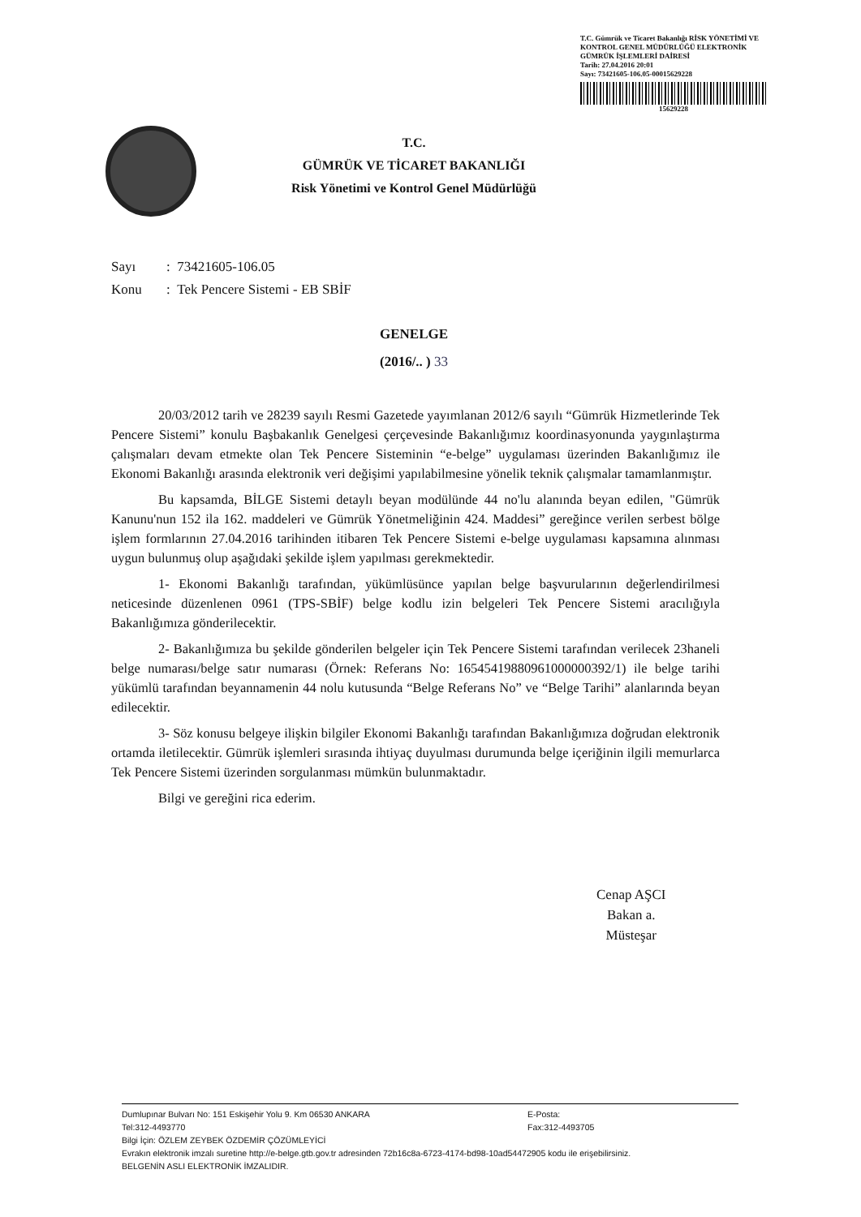T.C. Gümrük ve Ticaret Bakanlığı RİSK YÖNETİMİ VE KONTROL GENEL MÜDÜRLÜĞÜ ELEKTRONİK GÜMRÜK İŞLEMLERİ DAİRESİ
Tarih: 27.04.2016 20:01
Sayı: 73421605-106.05-00015629228
15629228
T.C.
GÜMRÜK VE TİCARET BAKANLIĞI
Risk Yönetimi ve Kontrol Genel Müdürlüğü
Sayı: 73421605-106.05
Konu: Tek Pencere Sistemi - EB SBİF
GENELGE
(2016/.. ) 33
20/03/2012 tarih ve 28239 sayılı Resmi Gazetede yayımlanan 2012/6 sayılı “Gümrük Hizmetlerinde Tek Pencere Sistemi” konulu Başbakanlık Genelgesi çerçevesinde Bakanlığımız koordinasyonunda yaygınlaştırma çalışmaları devam etmekte olan Tek Pencere Sisteminin “e-belge” uygulaması üzerinden Bakanlığımız ile Ekonomi Bakanlığı arasında elektronik veri değişimi yapılabilmesine yönelik teknik çalışmalar tamamlanmıştır.
Bu kapsamda, BİLGE Sistemi detaylı beyan modülünde 44 no'lu alanında beyan edilen, "Gümrük Kanunu'nun 152 ila 162. maddeleri ve Gümrük Yönetmeliğinin 424. Maddesi” gereğince verilen serbest bölge işlem formlarının 27.04.2016 tarihinden itibaren Tek Pencere Sistemi e-belge uygulaması kapsamına alınması uygun bulunmuş olup aşağıdaki şekilde işlem yapılması gerekmektedir.
1- Ekonomi Bakanlığı tarafından, yükümlüsünce yapılan belge başvurularının değerlendirilmesi neticesinde düzenlenen 0961 (TPS-SBİF) belge kodlu izin belgeleri Tek Pencere Sistemi aracılığıyla Bakanlığımıza gönderilecektir.
2- Bakanlığımıza bu şekilde gönderilen belgeler için Tek Pencere Sistemi tarafından verilecek 23haneli belge numarası/belge satır numarası (Örnek: Referans No: 16545419880961000000392/1) ile belge tarihi yükümlü tarafından beyannamenin 44 nolu kutusunda “Belge Referans No” ve “Belge Tarihi” alanlarında beyan edilecektir.
3- Söz konusu belgeye ilişkin bilgiler Ekonomi Bakanlığı tarafından Bakanlığımıza doğrudan elektronik ortamda iletilecektir. Gümrük işlemleri sırasında ihtiyaç duyulması durumunda belge içeriğinin ilgili memurlarca Tek Pencere Sistemi üzerinden sorgulanması mümkün bulunmaktadır.
Bilgi ve gereğini rica ederim.
Cenap AŞCI
Bakan a.
Müsteşar
Dumlupınar Bulvarı No: 151 Eskişehir Yolu 9. Km 06530 ANKARA E-Posta:
Tel:312-4493770 Fax:312-4493705
Bilgi İçin: ÖZLEM ZEYBEK ÖZDEMİR ÇÖZÜMLEYİCİ
Evrakın elektronik imzalı suretine http://e-belge.gtb.gov.tr adresinden 72b16c8a-6723-4174-bd98-10ad54472905 kodu ile erişebilirsiniz.
BELGENİN ASLI ELEKTRONİK İMZALIDIR.